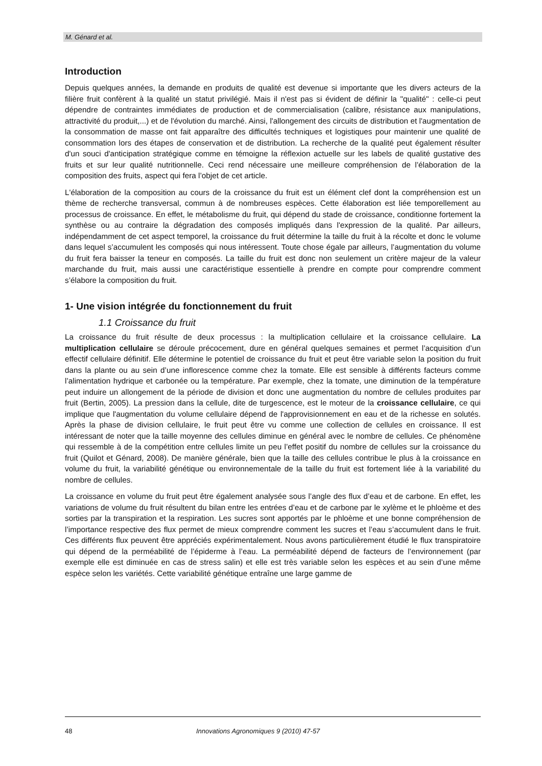M. Génard et al.
Introduction
Depuis quelques années, la demande en produits de qualité est devenue si importante que les divers acteurs de la filière fruit confèrent à la qualité un statut privilégié. Mais il n'est pas si évident de définir la "qualité" : celle-ci peut dépendre de contraintes immédiates de production et de commercialisation (calibre, résistance aux manipulations, attractivité du produit,...) et de l'évolution du marché. Ainsi, l'allongement des circuits de distribution et l'augmentation de la consommation de masse ont fait apparaître des difficultés techniques et logistiques pour maintenir une qualité de consommation lors des étapes de conservation et de distribution. La recherche de la qualité peut également résulter d'un souci d'anticipation stratégique comme en témoigne la réflexion actuelle sur les labels de qualité gustative des fruits et sur leur qualité nutritionnelle. Ceci rend nécessaire une meilleure compréhension de l’élaboration de la composition des fruits, aspect qui fera l’objet de cet article.
L'élaboration de la composition au cours de la croissance du fruit est un élément clef dont la compréhension est un thème de recherche transversal, commun à de nombreuses espèces. Cette élaboration est liée temporellement au processus de croissance. En effet, le métabolisme du fruit, qui dépend du stade de croissance, conditionne fortement la synthèse ou au contraire la dégradation des composés impliqués dans l'expression de la qualité. Par ailleurs, indépendamment de cet aspect temporel, la croissance du fruit détermine la taille du fruit à la récolte et donc le volume dans lequel s’accumulent les composés qui nous intéressent. Toute chose égale par ailleurs, l’augmentation du volume du fruit fera baisser la teneur en composés. La taille du fruit est donc non seulement un critère majeur de la valeur marchande du fruit, mais aussi une caractéristique essentielle à prendre en compte pour comprendre comment s’élabore la composition du fruit.
1- Une vision intégrée du fonctionnement du fruit
1.1 Croissance du fruit
La croissance du fruit résulte de deux processus : la multiplication cellulaire et la croissance cellulaire. La multiplication cellulaire se déroule précocement, dure en général quelques semaines et permet l’acquisition d’un effectif cellulaire définitif. Elle détermine le potentiel de croissance du fruit et peut être variable selon la position du fruit dans la plante ou au sein d’une inflorescence comme chez la tomate. Elle est sensible à différents facteurs comme l’alimentation hydrique et carbonée ou la température. Par exemple, chez la tomate, une diminution de la température peut induire un allongement de la période de division et donc une augmentation du nombre de cellules produites par fruit (Bertin, 2005). La pression dans la cellule, dite de turgescence, est le moteur de la croissance cellulaire, ce qui implique que l'augmentation du volume cellulaire dépend de l'approvisionnement en eau et de la richesse en solutés. Après la phase de division cellulaire, le fruit peut être vu comme une collection de cellules en croissance. Il est intéressant de noter que la taille moyenne des cellules diminue en général avec le nombre de cellules. Ce phénomène qui ressemble à de la compétition entre cellules limite un peu l’effet positif du nombre de cellules sur la croissance du fruit (Quilot et Génard, 2008). De manière générale, bien que la taille des cellules contribue le plus à la croissance en volume du fruit, la variabilité génétique ou environnementale de la taille du fruit est fortement liée à la variabilité du nombre de cellules.
La croissance en volume du fruit peut être également analysée sous l’angle des flux d’eau et de carbone. En effet, les variations de volume du fruit résultent du bilan entre les entrées d’eau et de carbone par le xylème et le phloème et des sorties par la transpiration et la respiration. Les sucres sont apportés par le phloème et une bonne compréhension de l’importance respective des flux permet de mieux comprendre comment les sucres et l’eau s’accumulent dans le fruit. Ces différents flux peuvent être appréciés expérimentalement. Nous avons particulièrement étudié le flux transpiratoire qui dépend de la perméabilité de l’épiderme à l’eau. La perméabilité dépend de facteurs de l’environnement (par exemple elle est diminuée en cas de stress salin) et elle est très variable selon les espèces et au sein d’une même espèce selon les variétés. Cette variabilité génétique entraîne une large gamme de
48 Innovations Agronomiques 9 (2010) 47-57